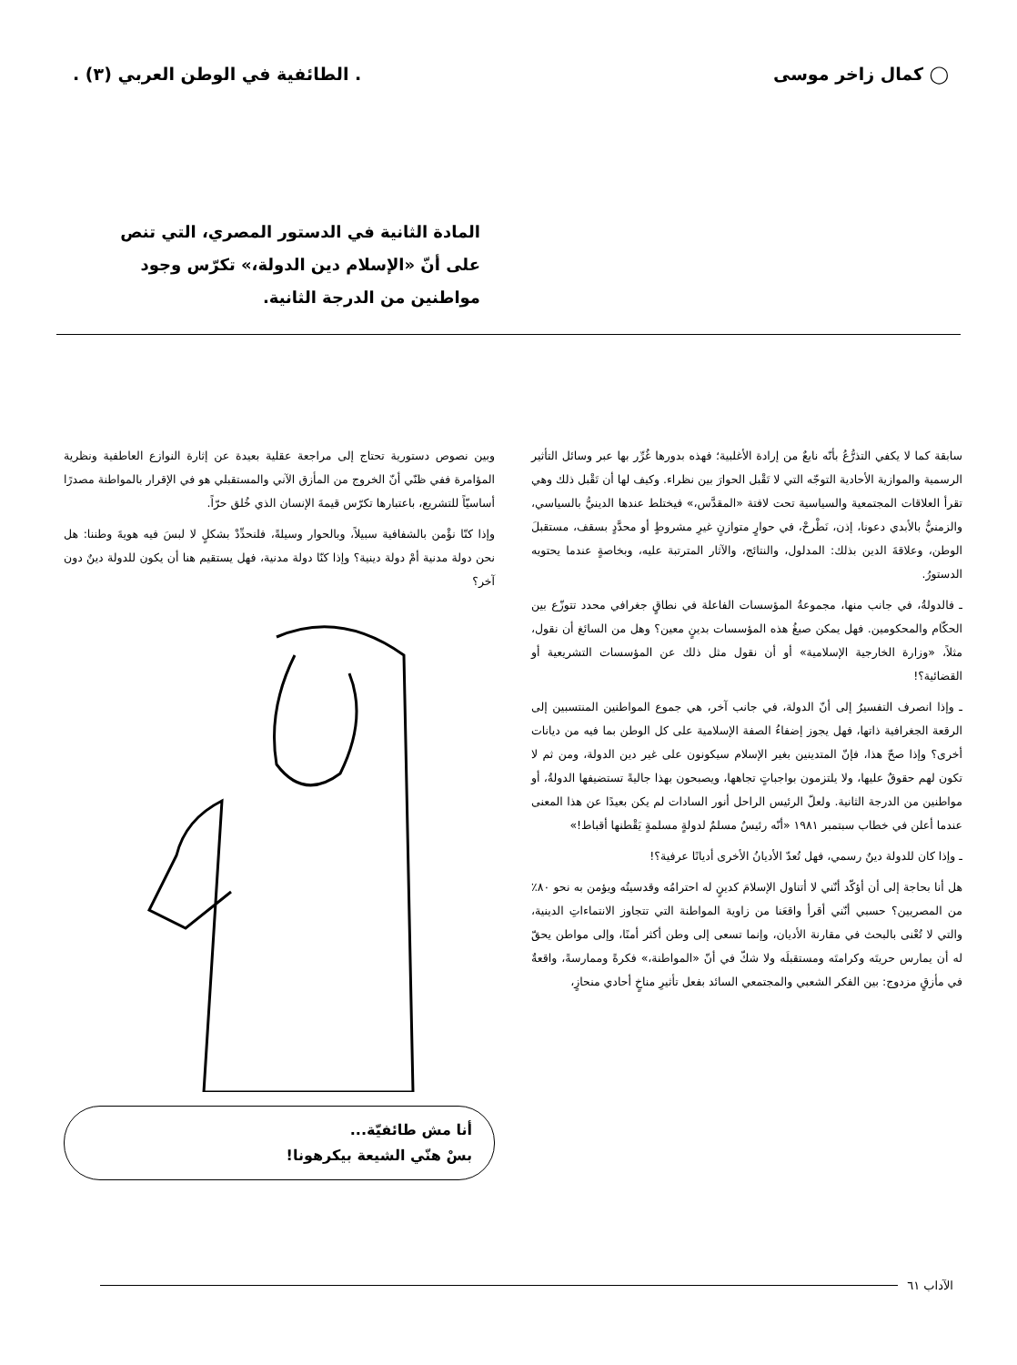◯ كمال زاخر موسى. الطائفية في الوطن العربي (٣) .
المادة الثانية في الدستور المصري، التي تنص على أنّ «الإسلام دين الدولة،» تكرّس وجود مواطنين من الدرجة الثانية.
سابقة كما لا يكفي التذرُّعُ بأنّه نابعٌ من إرادة الأغلبية؛ فهذه بدورها غُرِّر بها عبر وسائل التأثير الرسمية والموازية الأحادية التوجّه التي لا تَقْبل الحوارَ بين نظراء. وكيف لها أن تَقْبل ذلك وهي تقرأ العلاقات المجتمعية والسياسية تحت لافتة «المقدَّس،» فيختلط عندها الدينيُّ بالسياسي، والزمنيُّ بالأبدي دعونا، إذن، نَطْرحْ، في حوارٍ متوازنٍ غيرِ مشروطٍ أو محدَّدٍ بسقف، مستقبلَ الوطن، وعلاقةَ الدين بذلك: المدلول، والنتائج، والآثار المترتبة عليه، وبخاصةٍ عندما يحتويه الدستورُ.
ـ فالدولةُ، في جانب منها، مجموعةُ المؤسسات الفاعلة في نطاقٍ جغرافي محدد تتوزّع بين الحكّام والمحكومين. فهل يمكن صبغُ هذه المؤسسات بدينٍ معين؟ وهل من السائغ أن نقول، مثلاً، «وزارة الخارجية الإسلامية» أو أن نقول مثل ذلك عن المؤسسات التشريعية أو القضائية؟!
ـ وإذا انصرف التفسيرُ إلى أنّ الدولة، في جانب آخر، هي جموع المواطنين المنتسبين إلى الرقعة الجغرافية ذاتها، فهل يجوز إضفاءُ الصفة الإسلامية على كل الوطن بما فيه من ديانات أخرى؟ وإذا صحّ هذا، فإنّ المتدينين بغير الإسلام سيكونون على غير دين الدولة، ومن ثم لا تكون لهم حقوقٌ عليها، ولا يلتزمون بواجباتٍ تجاهها، ويصبحون بهذا جاليةً تستضيفها الدولةُ، أو مواطنين من الدرجة الثانية. ولعلّ الرئيس الراحل أنور السادات لم يكن بعيدًا عن هذا المعنى عندما أعلن في خطاب سبتمبر ١٩٨١ «أنّه رئيسٌ مسلمٌ لدولةٍ مسلمةٍ يَقْطنها أقباط!»
ـ وإذا كان للدولة دينٌ رسمي، فهل تُعدّ الأديانُ الأخرى أديانًا عرفية؟!
هل أنا بحاجة إلى أن أؤكّد أنّني لا أتناول الإسلامَ كدينٍ له احترامُه وقدسيتُه ويؤمن به نحو ٨٠٪ من المصريين؟ حسبي أنّني أقرأ واقعَنا من زاوية المواطنة التي تتجاوز الانتماءاتِ الدينية، والتي لا تُعْنى بالبحث في مقارنة الأديان، وإنما تسعى إلى وطن أكثر أمنًا، وإلى مواطن يحقّ له أن يمارس حريتَه وكرامتَه ومستقبلَه ولا شكّ في أنّ «المواطنة،» فكرةً وممارسةً، واقعةٌ في مأزقٍ مزدوج: بين الفكر الشعبي والمجتمعي السائد بفعل تأثيرِ مناخٍ أحادي منحازٍ،
وبين نصوص دستورية تحتاج إلى مراجعة عقلية بعيدة عن إثارة النوازع العاطفية ونظرية المؤامرة ففي ظنّي أنّ الخروج من المأزق الآني والمستقبلي هو في الإقرار بالمواطنة مصدرًا أساسيّاً للتشريع، باعتبارها تكرّس قيمةَ الإنسان الذي خُلق حرّاً.
وإذا كنّا نؤْمن بالشفافية سبيلاً، وبالحوار وسيلةً، فلنحدِّدْ بشكلٍ لا لبسَ فيه هويةَ وطننا: هل نحن دولة مدنية أمْ دولة دينية؟ وإذا كنّا دولة مدنية، فهل يستقيم هنا أن يكون للدولة دينٌ دون آخر؟
أنا مش طائفيّة...
بسْ هنّي الشيعة بيكرهونا!
الآداب ٦١